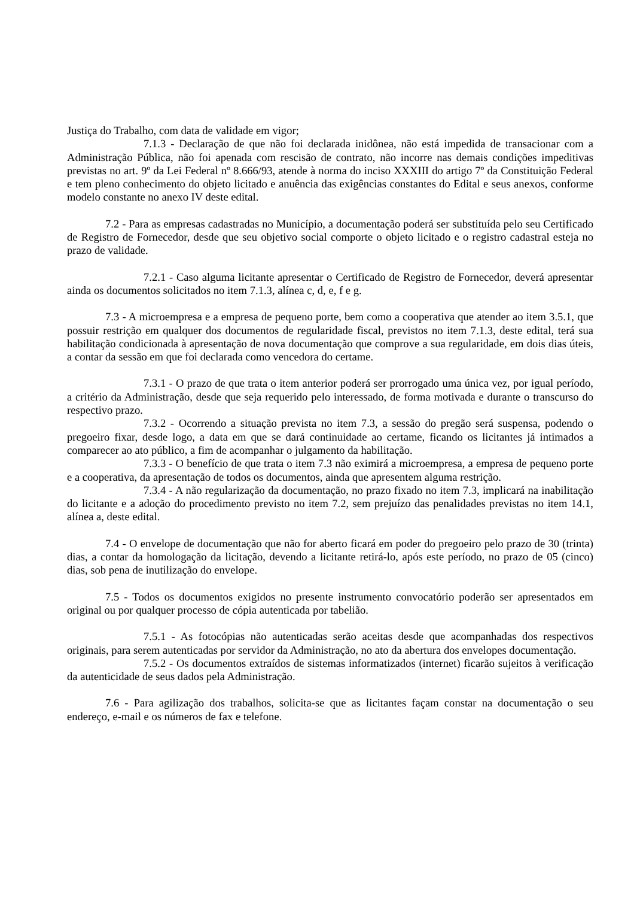Justiça do Trabalho, com data de validade em vigor;
7.1.3 - Declaração de que não foi declarada inidônea, não está impedida de transacionar com a Administração Pública, não foi apenada com rescisão de contrato, não incorre nas demais condições impeditivas previstas no art. 9º da Lei Federal nº 8.666/93, atende à norma do inciso XXXIII do artigo 7º da Constituição Federal e tem pleno conhecimento do objeto licitado e anuência das exigências constantes do Edital e seus anexos, conforme modelo constante no anexo IV deste edital.
7.2 - Para as empresas cadastradas no Município, a documentação poderá ser substituída pelo seu Certificado de Registro de Fornecedor, desde que seu objetivo social comporte o objeto licitado e o registro cadastral esteja no prazo de validade.
7.2.1 - Caso alguma licitante apresentar o Certificado de Registro de Fornecedor, deverá apresentar ainda os documentos solicitados no item 7.1.3, alínea c, d, e, f e g.
7.3 - A microempresa e a empresa de pequeno porte, bem como a cooperativa que atender ao item 3.5.1, que possuir restrição em qualquer dos documentos de regularidade fiscal, previstos no item 7.1.3, deste edital, terá sua habilitação condicionada à apresentação de nova documentação que comprove a sua regularidade, em dois dias úteis, a contar da sessão em que foi declarada como vencedora do certame.
7.3.1 - O prazo de que trata o item anterior poderá ser prorrogado uma única vez, por igual período, a critério da Administração, desde que seja requerido pelo interessado, de forma motivada e durante o transcurso do respectivo prazo.
7.3.2 - Ocorrendo a situação prevista no item 7.3, a sessão do pregão será suspensa, podendo o pregoeiro fixar, desde logo, a data em que se dará continuidade ao certame, ficando os licitantes já intimados a comparecer ao ato público, a fim de acompanhar o julgamento da habilitação.
7.3.3 - O benefício de que trata o item 7.3 não eximirá a microempresa, a empresa de pequeno porte e a cooperativa, da apresentação de todos os documentos, ainda que apresentem alguma restrição.
7.3.4 - A não regularização da documentação, no prazo fixado no item 7.3, implicará na inabilitação do licitante e a adoção do procedimento previsto no item 7.2, sem prejuízo das penalidades previstas no item 14.1, alínea a, deste edital.
7.4 - O envelope de documentação que não for aberto ficará em poder do pregoeiro pelo prazo de 30 (trinta) dias, a contar da homologação da licitação, devendo a licitante retirá-lo, após este período, no prazo de 05 (cinco) dias, sob pena de inutilização do envelope.
7.5 - Todos os documentos exigidos no presente instrumento convocatório poderão ser apresentados em original ou por qualquer processo de cópia autenticada por tabelião.
7.5.1 - As fotocópias não autenticadas serão aceitas desde que acompanhadas dos respectivos originais, para serem autenticadas por servidor da Administração, no ato da abertura dos envelopes documentação.
7.5.2 - Os documentos extraídos de sistemas informatizados (internet) ficarão sujeitos à verificação da autenticidade de seus dados pela Administração.
7.6 - Para agilização dos trabalhos, solicita-se que as licitantes façam constar na documentação o seu endereço, e-mail e os números de fax e telefone.